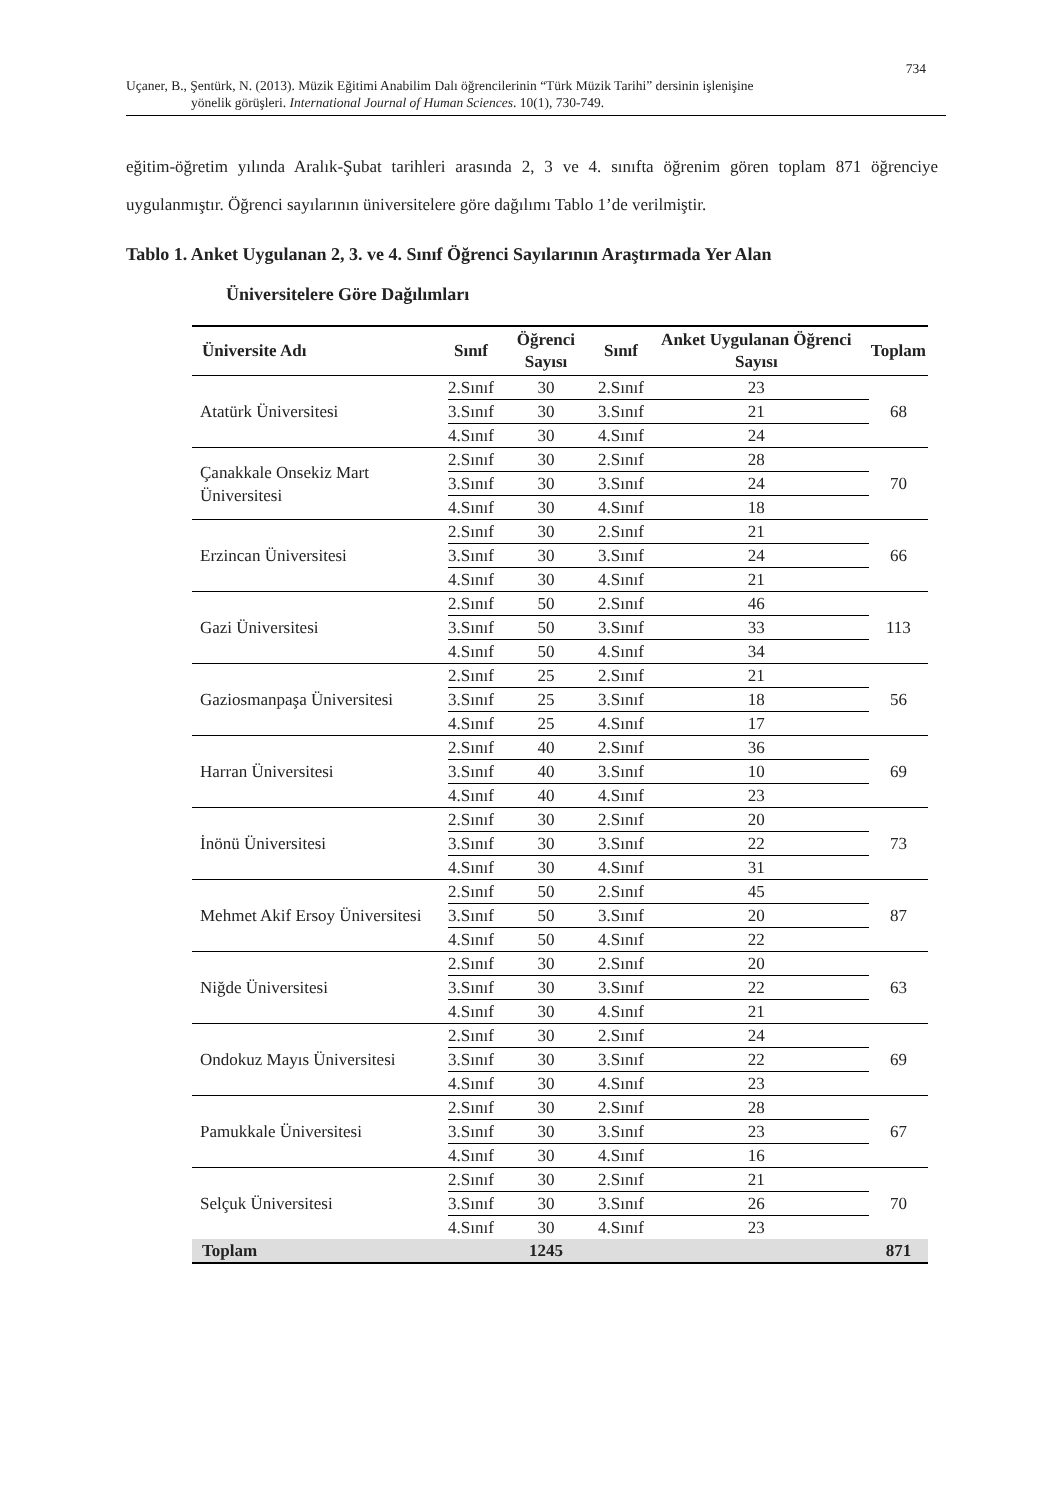734
Uçaner, B., Şentürk, N. (2013). Müzik Eğitimi Anabilim Dalı öğrencilerinin “Türk Müzik Tarihi” dersinin işlenişine
yönelik görüşleri. International Journal of Human Sciences. 10(1), 730-749.
eğitim-öğretim yılında Aralık-Şubat tarihleri arasında 2, 3 ve 4. sınıfta öğrenim gören toplam 871 öğrenciye uygulanmıştır. Öğrenci sayılarının üniversitelere göre dağılımı Tablo 1’de verilmiştir.
Tablo 1. Anket Uygulanan 2, 3. ve 4. Sınıf Öğrenci Sayılarının Araştırmada Yer Alan
Üniversitelere Göre Dağılımları
| Üniversite Adı | Sınıf | Öğrenci Sayısı | Sınıf | Anket Uygulanan Öğrenci Sayısı | Toplam |
| --- | --- | --- | --- | --- | --- |
| Atatürk Üniversitesi | 2.Sınıf | 30 | 2.Sınıf | 23 | 68 |
| | 3.Sınıf | 30 | 3.Sınıf | 21 | |
| | 4.Sınıf | 30 | 4.Sınıf | 24 | |
| Çanakkale Onsekiz Mart Üniversitesi | 2.Sınıf | 30 | 2.Sınıf | 28 | 70 |
| | 3.Sınıf | 30 | 3.Sınıf | 24 | |
| | 4.Sınıf | 30 | 4.Sınıf | 18 | |
| Erzincan Üniversitesi | 2.Sınıf | 30 | 2.Sınıf | 21 | 66 |
| | 3.Sınıf | 30 | 3.Sınıf | 24 | |
| | 4.Sınıf | 30 | 4.Sınıf | 21 | |
| Gazi Üniversitesi | 2.Sınıf | 50 | 2.Sınıf | 46 | 113 |
| | 3.Sınıf | 50 | 3.Sınıf | 33 | |
| | 4.Sınıf | 50 | 4.Sınıf | 34 | |
| Gaziosmanpaşa Üniversitesi | 2.Sınıf | 25 | 2.Sınıf | 21 | 56 |
| | 3.Sınıf | 25 | 3.Sınıf | 18 | |
| | 4.Sınıf | 25 | 4.Sınıf | 17 | |
| Harran Üniversitesi | 2.Sınıf | 40 | 2.Sınıf | 36 | 69 |
| | 3.Sınıf | 40 | 3.Sınıf | 10 | |
| | 4.Sınıf | 40 | 4.Sınıf | 23 | |
| İnönü Üniversitesi | 2.Sınıf | 30 | 2.Sınıf | 20 | 73 |
| | 3.Sınıf | 30 | 3.Sınıf | 22 | |
| | 4.Sınıf | 30 | 4.Sınıf | 31 | |
| Mehmet Akif Ersoy Üniversitesi | 2.Sınıf | 50 | 2.Sınıf | 45 | 87 |
| | 3.Sınıf | 50 | 3.Sınıf | 20 | |
| | 4.Sınıf | 50 | 4.Sınıf | 22 | |
| Niğde Üniversitesi | 2.Sınıf | 30 | 2.Sınıf | 20 | 63 |
| | 3.Sınıf | 30 | 3.Sınıf | 22 | |
| | 4.Sınıf | 30 | 4.Sınıf | 21 | |
| Ondokuz Mayıs Üniversitesi | 2.Sınıf | 30 | 2.Sınıf | 24 | 69 |
| | 3.Sınıf | 30 | 3.Sınıf | 22 | |
| | 4.Sınıf | 30 | 4.Sınıf | 23 | |
| Pamukkale Üniversitesi | 2.Sınıf | 30 | 2.Sınıf | 28 | 67 |
| | 3.Sınıf | 30 | 3.Sınıf | 23 | |
| | 4.Sınıf | 30 | 4.Sınıf | 16 | |
| Selçuk Üniversitesi | 2.Sınıf | 30 | 2.Sınıf | 21 | 70 |
| | 3.Sınıf | 30 | 3.Sınıf | 26 | |
| | 4.Sınıf | 30 | 4.Sınıf | 23 | |
| Toplam | | 1245 | | | 871 |